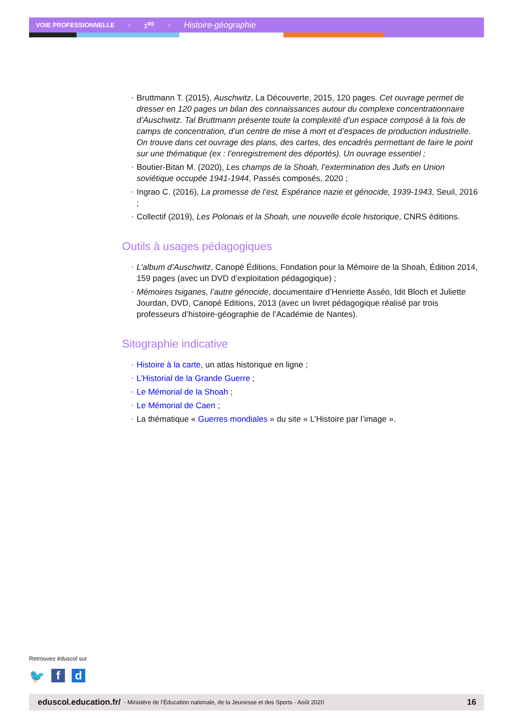VOIE PROFESSIONNELLE › 1<sup>RE</sup> › Histoire-géographie
Bruttmann T. (2015), Auschwitz, La Découverte, 2015, 120 pages. Cet ouvrage permet de dresser en 120 pages un bilan des connaissances autour du complexe concentrationnaire d’Auschwitz. Tal Bruttmann présente toute la complexité d’un espace composé à la fois de camps de concentration, d’un centre de mise à mort et d’espaces de production industrielle. On trouve dans cet ouvrage des plans, des cartes, des encadrés permettant de faire le point sur une thématique (ex : l’enregistrement des déportés). Un ouvrage essentiel ;
Boutier-Bitan M. (2020), Les champs de la Shoah, l’extermination des Juifs en Union soviétique occupée 1941-1944, Passés composés, 2020 ;
Ingrao C. (2016), La promesse de l’est, Espérance nazie et génocide, 1939-1943, Seuil, 2016 ;
Collectif (2019), Les Polonais et la Shoah, une nouvelle école historique, CNRS éditions.
Outils à usages pédagogiques
L’album d’Auschwitz, Canopé Éditions, Fondation pour la Mémoire de la Shoah, Édition 2014, 159 pages (avec un DVD d’exploitation pédagogique) ;
Mémoires tsiganes, l’autre génocide, documentaire d’Henriette Asséo, Idit Bloch et Juliette Jourdan, DVD, Canopé Editions, 2013 (avec un livret pédagogique réalisé par trois professeurs d’histoire-géographie de l’Académie de Nantes).
Sitographie indicative
Histoire à la carte, un atlas historique en ligne ;
L’Historial de la Grande Guerre ;
Le Mémorial de la Shoah ;
Le Mémorial de Caen ;
La thématique « Guerres mondiales » du site « L’Histoire par l’image ».
Retrouvez éduscol sur
🐦 f d
eduscol.education.fr/ - Ministère de l’Éducation nationale, de la Jeunesse et des Sports - Août 2020 16